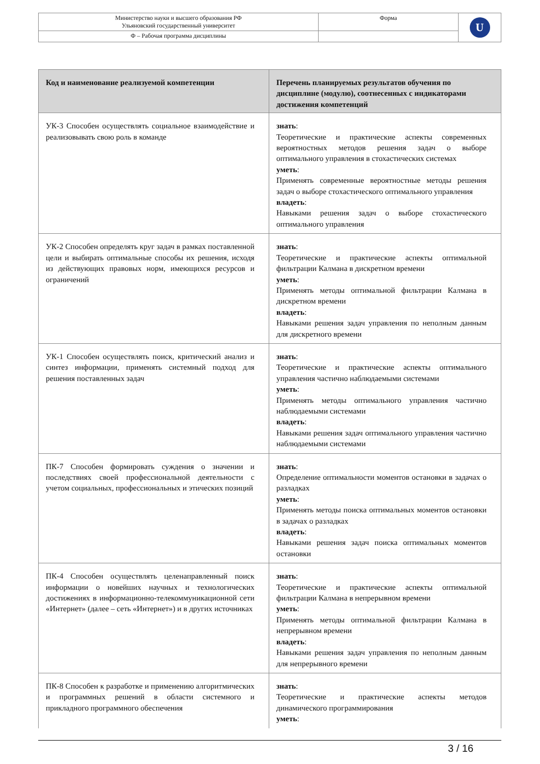| Министерство науки и высшего образования РФ Ульяновский государственный университет | Форма | U |
| Ф – Рабочая программа дисциплины | | |
| Код и наименование реализуемой компетенции | Перечень планируемых результатов обучения по дисциплине (модулю), соотнесенных с индикаторами достижения компетенций |
| --- | --- |
| УК-3 Способен осуществлять социальное взаимодействие и реализовывать свою роль в команде | знать : Теоретические и практические аспекты современных вероятностных методов решения задач о выборе оптимального управления в стохастических системах уметь : Применять современные вероятностные методы решения задач о выборе стохастического оптимального управления владеть : Навыками решения задач о выборе стохастического оптимального управления |
| УК-2 Способен определять круг задач в рамках поставленной цели и выбирать оптимальные способы их решения, исходя из действующих правовых норм, имеющихся ресурсов и ограничений | знать : Теоретические и практические аспекты оптимальной фильтрации Калмана в дискретном времени уметь : Применять методы оптимальной фильтрации Калмана в дискретном времени владеть : Навыками решения задач управления по неполным данным для дискретного времени |
| УК-1 Способен осуществлять поиск, критический анализ и синтез информации, применять системный подход для решения поставленных задач | знать : Теоретические и практические аспекты оптимального управления частично наблюдаемыми системами уметь : Применять методы оптимального управления частично наблюдаемыми системами владеть : Навыками решения задач оптимального управления частично наблюдаемыми системами |
| ПК-7 Способен формировать суждения о значении и последствиях своей профессиональной деятельности с учетом социальных, профессиональных и этических позиций | знать : Определение оптимальности моментов остановки в задачах о разладках уметь : Применять методы поиска оптимальных моментов остановки в задачах о разладках владеть : Навыками решения задач поиска оптимальных моментов остановки |
| ПК-4 Способен осуществлять целенаправленный поиск информации о новейших научных и технологических достижениях в информационно-телекоммуникационной сети «Интернет» (далее – сеть «Интернет») и в других источниках | знать : Теоретические и практические аспекты оптимальной фильтрации Калмана в непрерывном времени уметь : Применять методы оптимальной фильтрации Калмана в непрерывном времени владеть : Навыками решения задач управления по неполным данным для непрерывного времени |
| ПК-8 Способен к разработке и применению алгоритмических и программных решений в области системного и прикладного программного обеспечения | знать : Теоретические и практические аспекты методов динамического программирования уметь : |
3 / 16